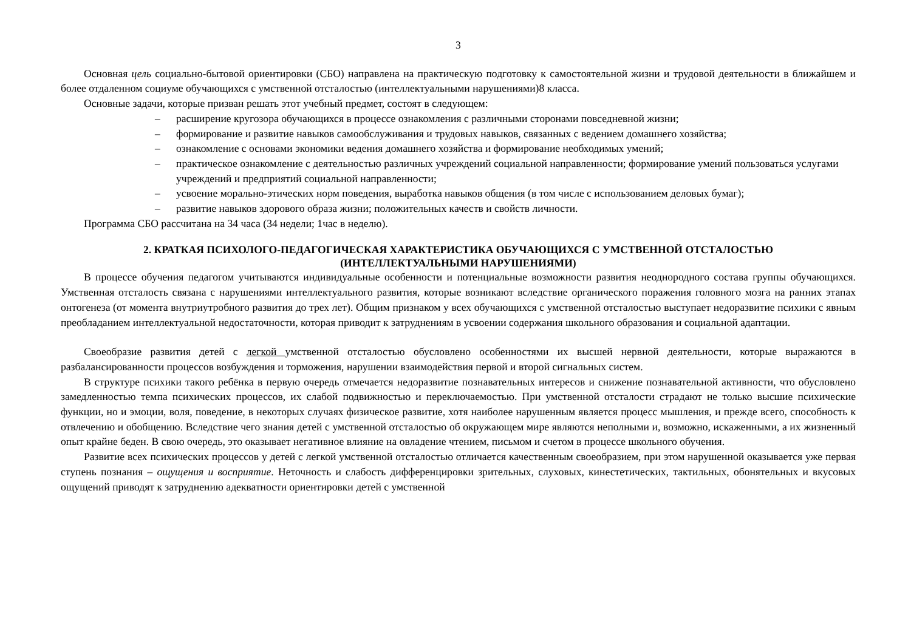3
Основная цель социально-бытовой ориентировки (СБО) направлена на практическую подготовку к самостоятельной жизни и трудовой деятельности в ближайшем и более отдаленном социуме обучающихся с умственной отсталостью (интеллектуальными нарушениями)8 класса.
Основные задачи, которые призван решать этот учебный предмет, состоят в следующем:
– расширение кругозора обучающихся в процессе ознакомления с различными сторонами повседневной жизни;
– формирование и развитие навыков самообслуживания и трудовых навыков, связанных с ведением домашнего хозяйства;
– ознакомление с основами экономики ведения домашнего хозяйства и формирование необходимых умений;
– практическое ознакомление с деятельностью различных учреждений социальной направленности; формирование умений пользоваться услугами учреждений и предприятий социальной направленности;
– усвоение морально-этических норм поведения, выработка навыков общения (в том числе с использованием деловых бумаг);
– развитие навыков здорового образа жизни; положительных качеств и свойств личности.
Программа СБО рассчитана на 34 часа (34 недели; 1час в неделю).
2. КРАТКАЯ ПСИХОЛОГО-ПЕДАГОГИЧЕСКАЯ ХАРАКТЕРИСТИКА ОБУЧАЮЩИХСЯ С УМСТВЕННОЙ ОТСТАЛОСТЬЮ
(ИНТЕЛЛЕКТУАЛЬНЫМИ НАРУШЕНИЯМИ)
В процессе обучения педагогом учитываются индивидуальные особенности и потенциальные возможности развития неоднородного состава группы обучающихся. Умственная отсталость связана с нарушениями интеллектуального развития, которые возникают вследствие органического поражения головного мозга на ранних этапах онтогенеза (от момента внутриутробного развития до трех лет). Общим признаком у всех обучающихся с умственной отсталостью выступает недоразвитие психики с явным преобладанием интеллектуальной недостаточности, которая приводит к затруднениям в усвоении содержания школьного образования и социальной адаптации.
Своеобразие развития детей с легкой умственной отсталостью обусловлено особенностями их высшей нервной деятельности, которые выражаются в разбалансированности процессов возбуждения и торможения, нарушении взаимодействия первой и второй сигнальных систем.
В структуре психики такого ребёнка в первую очередь отмечается недоразвитие познавательных интересов и снижение познавательной активности, что обусловлено замедленностью темпа психических процессов, их слабой подвижностью и переключаемостью. При умственной отсталости страдают не только высшие психические функции, но и эмоции, воля, поведение, в некоторых случаях физическое развитие, хотя наиболее нарушенным является процесс мышления, и прежде всего, способность к отвлечению и обобщению. Вследствие чего знания детей с умственной отсталостью об окружающем мире являются неполными и, возможно, искаженными, а их жизненный опыт крайне беден. В свою очередь, это оказывает негативное влияние на овладение чтением, письмом и счетом в процессе школьного обучения.
Развитие всех психических процессов у детей с легкой умственной отсталостью отличается качественным своеобразием, при этом нарушенной оказывается уже первая ступень познания – ощущения и восприятие. Неточность и слабость дифференцировки зрительных, слуховых, кинестетических, тактильных, обонятельных и вкусовых ощущений приводят к затруднению адекватности ориентировки детей с умственной